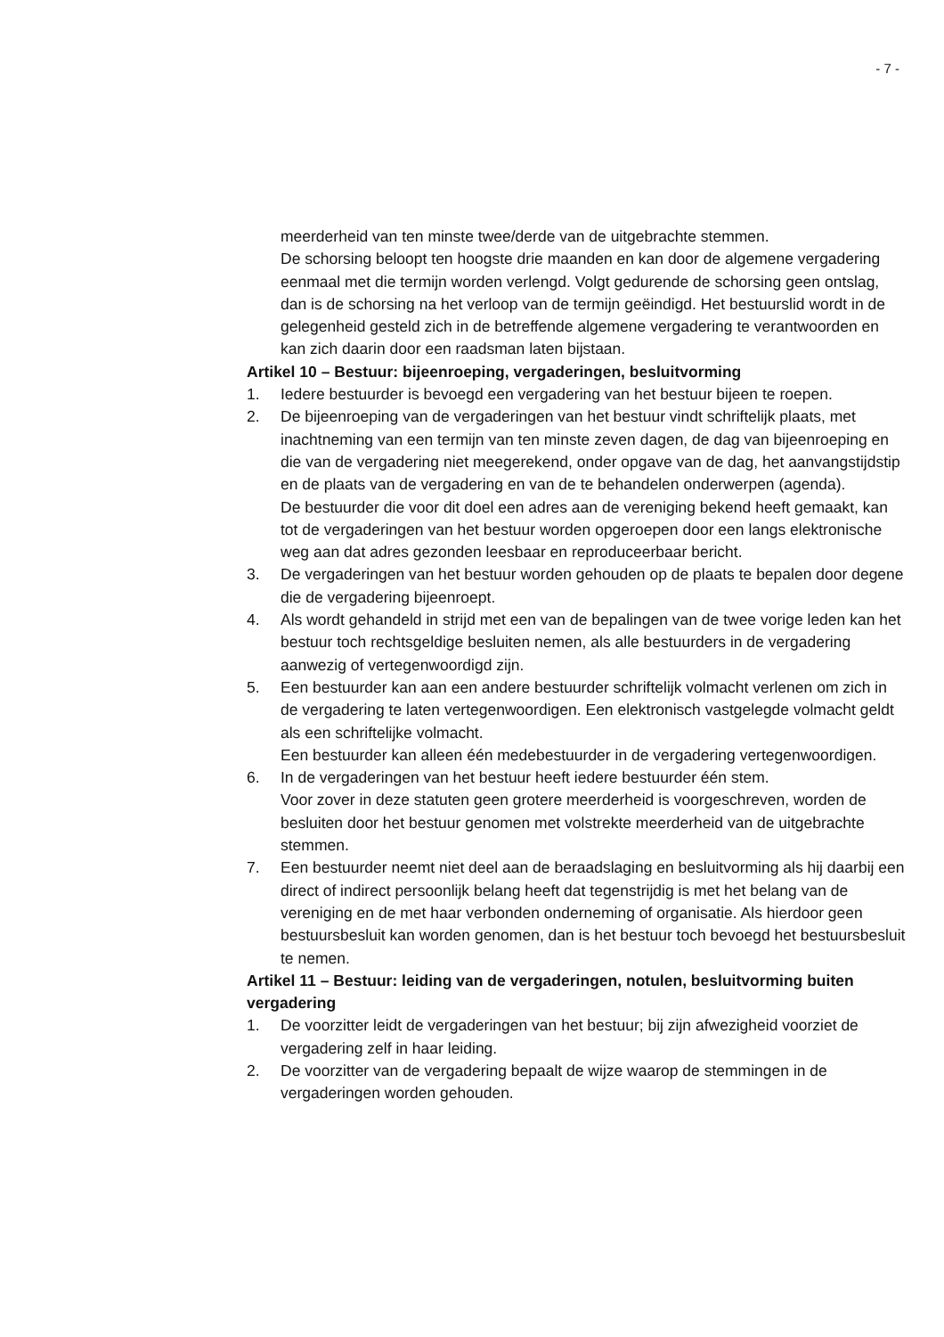- 7 -
meerderheid van ten minste twee/derde van de uitgebrachte stemmen.
De schorsing beloopt ten hoogste drie maanden en kan door de algemene vergadering eenmaal met die termijn worden verlengd. Volgt gedurende de schorsing geen ontslag, dan is de schorsing na het verloop van de termijn geëindigd. Het bestuurslid wordt in de gelegenheid gesteld zich in de betreffende algemene vergadering te verantwoorden en kan zich daarin door een raadsman laten bijstaan.
Artikel 10 – Bestuur: bijeenroeping, vergaderingen, besluitvorming
1. Iedere bestuurder is bevoegd een vergadering van het bestuur bijeen te roepen.
2. De bijeenroeping van de vergaderingen van het bestuur vindt schriftelijk plaats, met inachtneming van een termijn van ten minste zeven dagen, de dag van bijeenroeping en die van de vergadering niet meegerekend, onder opgave van de dag, het aanvangstijdstip en de plaats van de vergadering en van de te behandelen onderwerpen (agenda).
De bestuurder die voor dit doel een adres aan de vereniging bekend heeft gemaakt, kan tot de vergaderingen van het bestuur worden opgeroepen door een langs elektronische weg aan dat adres gezonden leesbaar en reproduceerbaar bericht.
3. De vergaderingen van het bestuur worden gehouden op de plaats te bepalen door degene die de vergadering bijeenroept.
4. Als wordt gehandeld in strijd met een van de bepalingen van de twee vorige leden kan het bestuur toch rechtsgeldige besluiten nemen, als alle bestuurders in de vergadering aanwezig of vertegenwoordigd zijn.
5. Een bestuurder kan aan een andere bestuurder schriftelijk volmacht verlenen om zich in de vergadering te laten vertegenwoordigen. Een elektronisch vastgelegde volmacht geldt als een schriftelijke volmacht.
Een bestuurder kan alleen één medebestuurder in de vergadering vertegenwoordigen.
6. In de vergaderingen van het bestuur heeft iedere bestuurder één stem.
Voor zover in deze statuten geen grotere meerderheid is voorgeschreven, worden de besluiten door het bestuur genomen met volstrekte meerderheid van de uitgebrachte stemmen.
7. Een bestuurder neemt niet deel aan de beraadslaging en besluitvorming als hij daarbij een direct of indirect persoonlijk belang heeft dat tegenstrijdig is met het belang van de vereniging en de met haar verbonden onderneming of organisatie. Als hierdoor geen bestuursbesluit kan worden genomen, dan is het bestuur toch bevoegd het bestuursbesluit te nemen.
Artikel 11 – Bestuur: leiding van de vergaderingen, notulen, besluitvorming buiten vergadering
1. De voorzitter leidt de vergaderingen van het bestuur; bij zijn afwezigheid voorziet de vergadering zelf in haar leiding.
2. De voorzitter van de vergadering bepaalt de wijze waarop de stemmingen in de vergaderingen worden gehouden.